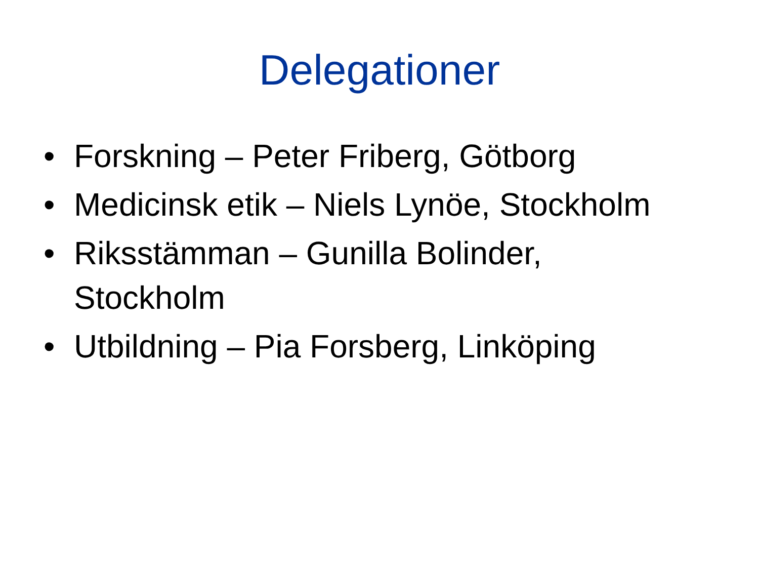Delegationer
• Forskning – Peter Friberg, Götborg
• Medicinsk etik – Niels Lynöe, Stockholm
• Riksstämman – Gunilla Bolinder,
Stockholm
• Utbildning – Pia Forsberg, Linköping